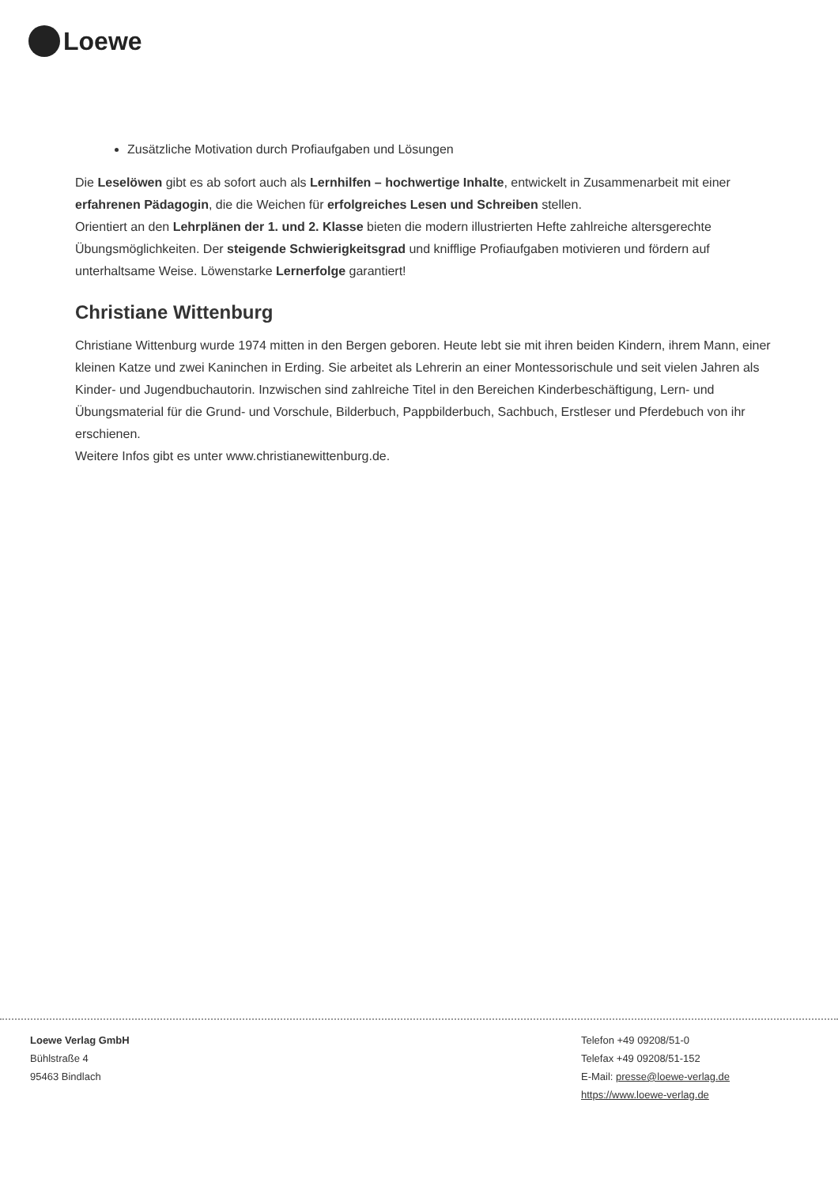Loewe
Zusätzliche Motivation durch Profiaufgaben und Lösungen
Die Leselöwen gibt es ab sofort auch als Lernhilfen – hochwertige Inhalte, entwickelt in Zusammenarbeit mit einer erfahrenen Pädagogin, die die Weichen für erfolgreiches Lesen und Schreiben stellen.
Orientiert an den Lehrplänen der 1. und 2. Klasse bieten die modern illustrierten Hefte zahlreiche altersgerechte Übungsmöglichkeiten. Der steigende Schwierigkeitsgrad und knifflige Profiaufgaben motivieren und fördern auf unterhaltsame Weise. Löwenstarke Lernerfolge garantiert!
Christiane Wittenburg
Christiane Wittenburg wurde 1974 mitten in den Bergen geboren. Heute lebt sie mit ihren beiden Kindern, ihrem Mann, einer kleinen Katze und zwei Kaninchen in Erding. Sie arbeitet als Lehrerin an einer Montessorischule und seit vielen Jahren als Kinder- und Jugendbuchautorin. Inzwischen sind zahlreiche Titel in den Bereichen Kinderbeschäftigung, Lern- und Übungsmaterial für die Grund- und Vorschule, Bilderbuch, Pappbilderbuch, Sachbuch, Erstleser und Pferdebuch von ihr erschienen.
Weitere Infos gibt es unter www.christianewittenburg.de.
Loewe Verlag GmbH
Bühlstraße 4
95463 Bindlach
Telefon +49 09208/51-0
Telefax +49 09208/51-152
E-Mail: presse@loewe-verlag.de
https://www.loewe-verlag.de